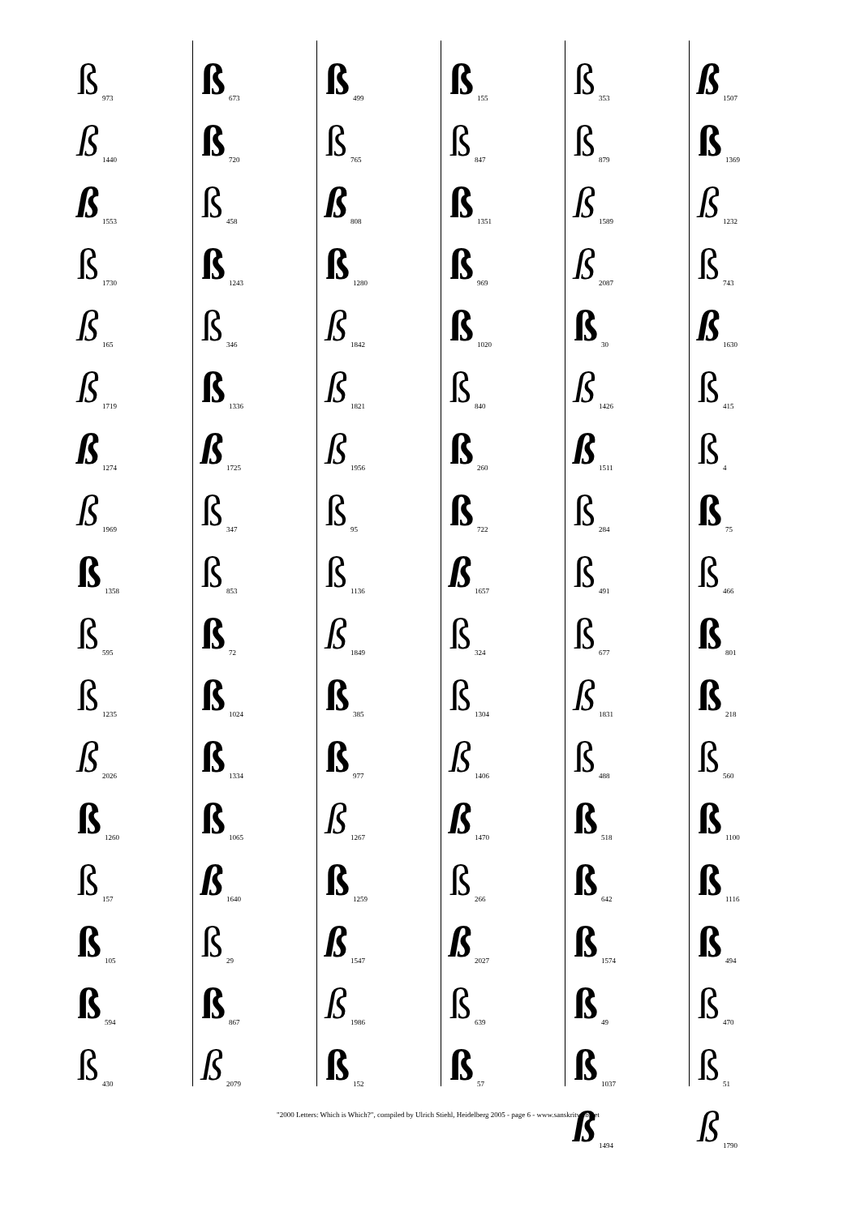ß 973
ß 1440
ß 1553
ß 1730
ß 165
ß 1719
ß 1274
ß 1969
ß 1358
ß 595
ß 1235
ß 2026
ß 1260
ß 157
ß 105
ß 594
ß 430
ß 673
ß 720
ß 458
ß 1243
ß 346
ß 1336
ß 1725
ß 347
ß 853
ß 72
ß 1024
ß 1334
ß 1065
ß 1640
ß 29
ß 867
ß 2079
ß 499
ß 765
ß 808
ß 1280
ß 1842
ß 1821
ß 1956
ß 95
ß 1136
ß 1849
ß 385
ß 977
ß 1267
ß 1259
ß 1547
ß 1986
ß 152
ß 155
ß 847
ß 1351
ß 969
ß 1020
ß 840
ß 260
ß 722
ß 1657
ß 324
ß 1304
ß 1406
ß 1470
ß 266
ß 2027
ß 639
ß 57
ß 353
ß 879
ß 1589
ß 2087
ß 30
ß 1426
ß 1511
ß 284
ß 491
ß 677
ß 1831
ß 488
ß 518
ß 642
ß 1574
ß 49
ß 1037
ß 1494
ß 1507
ß 1369
ß 1232
ß 743
ß 1630
ß 415
ß 4
ß 75
ß 466
ß 801
ß 218
ß 560
ß 1100
ß 1116
ß 494
ß 470
ß 51
ß 1790
"2000 Letters: Which is Which?", compiled by Ulrich Stiehl, Heidelberg 2005 - page 6 - www.sanskritweb.net